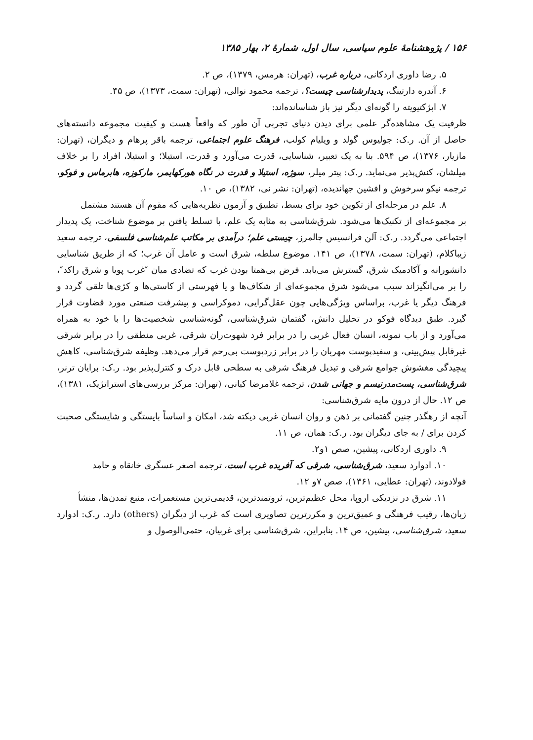۱۵۶ / پژوهشنامهٔ علوم سیاسی، سال اول، شمارهٔ ۲، بهار ۱۳۸۵
۵. رضا داوری اردکانی، درباره غرب، (تهران: هرمس، ۱۳۷۹)، ص ۲.
۶. آندره دارتینگ، پدیدارشناسی چیست؟، ترجمه محمود نوالی، (تهران: سمت، ۱۳۷۳)، ص ۴۵.
۷. ابژکتیویته را گونه‌ای دیگر نیز باز شناسانده‌اند:
ظرفیت یک مشاهده‌گر علمی برای دیدن دنیای تجربی آن طور که واقعاً هست و کیفیت مجموعه دانسته‌های حاصل از آن. ر.ک: جولیوس گولد و ویلیام کولب، فرهنگ علوم اجتماعی، ترجمه باقر پرهام و دیگران، (تهران: مازیار، ۱۳۷۶)، ص ۵۹۴. بنا به یک تعبیر، شناسایی، قدرت می‌آورد و قدرت، استیلا؛ و استیلا، افراد را بر خلاف میلشان، کنش‌پذیر می‌نماید. ر.ک: پیتر میلر، سوژه، استیلا و قدرت در نگاه هورکهایمر، مارکوزه، هابرماس و فوکو، ترجمه نیکو سرخوش و افشین جهاندیده، (تهران: نشر نی، ۱۳۸۲)، ص ۱۰.
۸. علم در مرحله‌ای از تکوین خود برای بسط، تطبیق و آزمون نظریه‌هایی که مقوم آن هستند مشتمل
بر مجموعه‌ای از تکنیک‌ها می‌شود. شرق‌شناسی به مثابه یک علم، با تسلط یافتن بر موضوع شناخت، یک پدیدار اجتماعی می‌گردد. ر.ک: آلن فرانسیس چالمرز، چیستی علم؛ درآمدی بر مکاتب علم‌شناسی فلسفی، ترجمه سعید زیباکلام، (تهران: سمت، ۱۳۷۸)، ص ۱۴۱. موضوع سلطه، شرق است و عامل آن غرب؛ که از طریق شناسایی دانشورانه و آکادمیک شرق، گسترش می‌یابد. فرض بی‌همتا بودن غرب که تضادی میان ″غرب پویا و شرق راکد″، را بر می‌انگیزاند سبب می‌شود شرق مجموعه‌ای از شکاف‌ها و یا فهرستی از کاستی‌ها و کژی‌ها تلقی گردد و فرهنگ دیگر یا غرب، براساس ویژگی‌هایی چون عقل‌گرایی، دموکراسی و پیشرفت صنعتی مورد قضاوت قرار گیرد. طبق دیدگاه فوکو در تحلیل دانش، گفتمان شرق‌شناسی، گونه‌شناسی شخصیت‌ها را با خود به همراه می‌آورد و از باب نمونه، انسان فعال غربی را در برابر فرد شهوت‌ران شرقی، غربی منطقی را در برابر شرقی غیرقابل پیش‌بینی، و سفیدپوست مهربان را در برابر زردپوست بی‌رحم قرار می‌دهد. وظیفه شرق‌شناسی، کاهش پیچیدگی مغشوش جوامع شرقی و تبدیل فرهنگ شرقی به سطحی قابل درک و کنترل‌پذیر بود. ر.ک: برایان ترنر، شرق‌شناسی، پست‌مدرنیسم و جهانی شدن، ترجمه غلامرضا کیانی، (تهران: مرکز بررسی‌های استراتژیک، ۱۳۸۱)، ص ۱۲. حال از درون مایه شرق‌شناسی:
آنچه از رهگذر چنین گفتمانی بر ذهن و روان انسان غربی دیکته شد، امکان و اساساً بایستگی و شایستگی صحبت کردن برای / به جای دیگران بود. ر.ک: همان، ص ۱۱.
۹. داوری اردکانی، پیشین، صص ۱و۲.
۱۰. ادوارد سعید، شرق‌شناسی، شرقی که آفریده غرب است، ترجمه اصغر عسگری خانقاه و حامد
فولادوند، (تهران: عطایی، ۱۳۶۱)، صص ۷و ۱۲.
۱۱. شرق در نزدیکی اروپا، محل عظیم‌ترین، ثروتمندترین، قدیمی‌ترین مستعمرات، منبع تمدن‌ها، منشأ
زبان‌ها، رقیب فرهنگی و عمیق‌ترین و مکررترین تصاویری است که غرب از دیگران (others) دارد. ر.ک: ادوارد سعید، شرق‌شناسی، پیشین، ص ۱۴. بنابراین، شرق‌شناسی برای غربیان، حتمی‌الوصول و